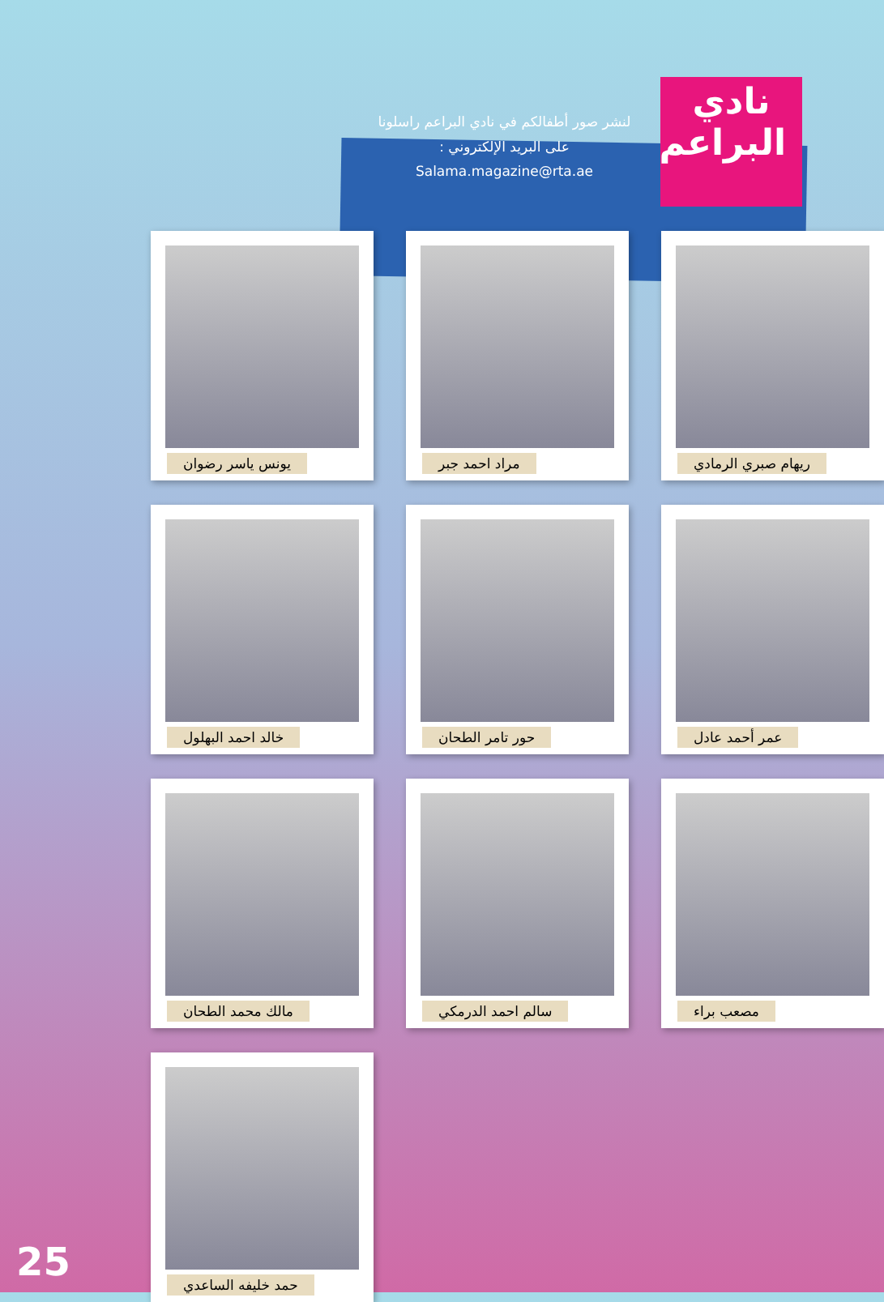نادي البراعم
لنشر صور أطفالكم في نادي البراعم راسلونا
على البريد الإلكتروني :
Salama.magazine@rta.ae
ريهام صبري الرمادي
مراد احمد جبر
يونس ياسر رضوان
عمر أحمد عادل
حور تامر الطحان
خالد احمد البهلول
مصعب براء
سالم احمد الدرمكي
مالك محمد الطحان
حمد خليفه الساعدي
25